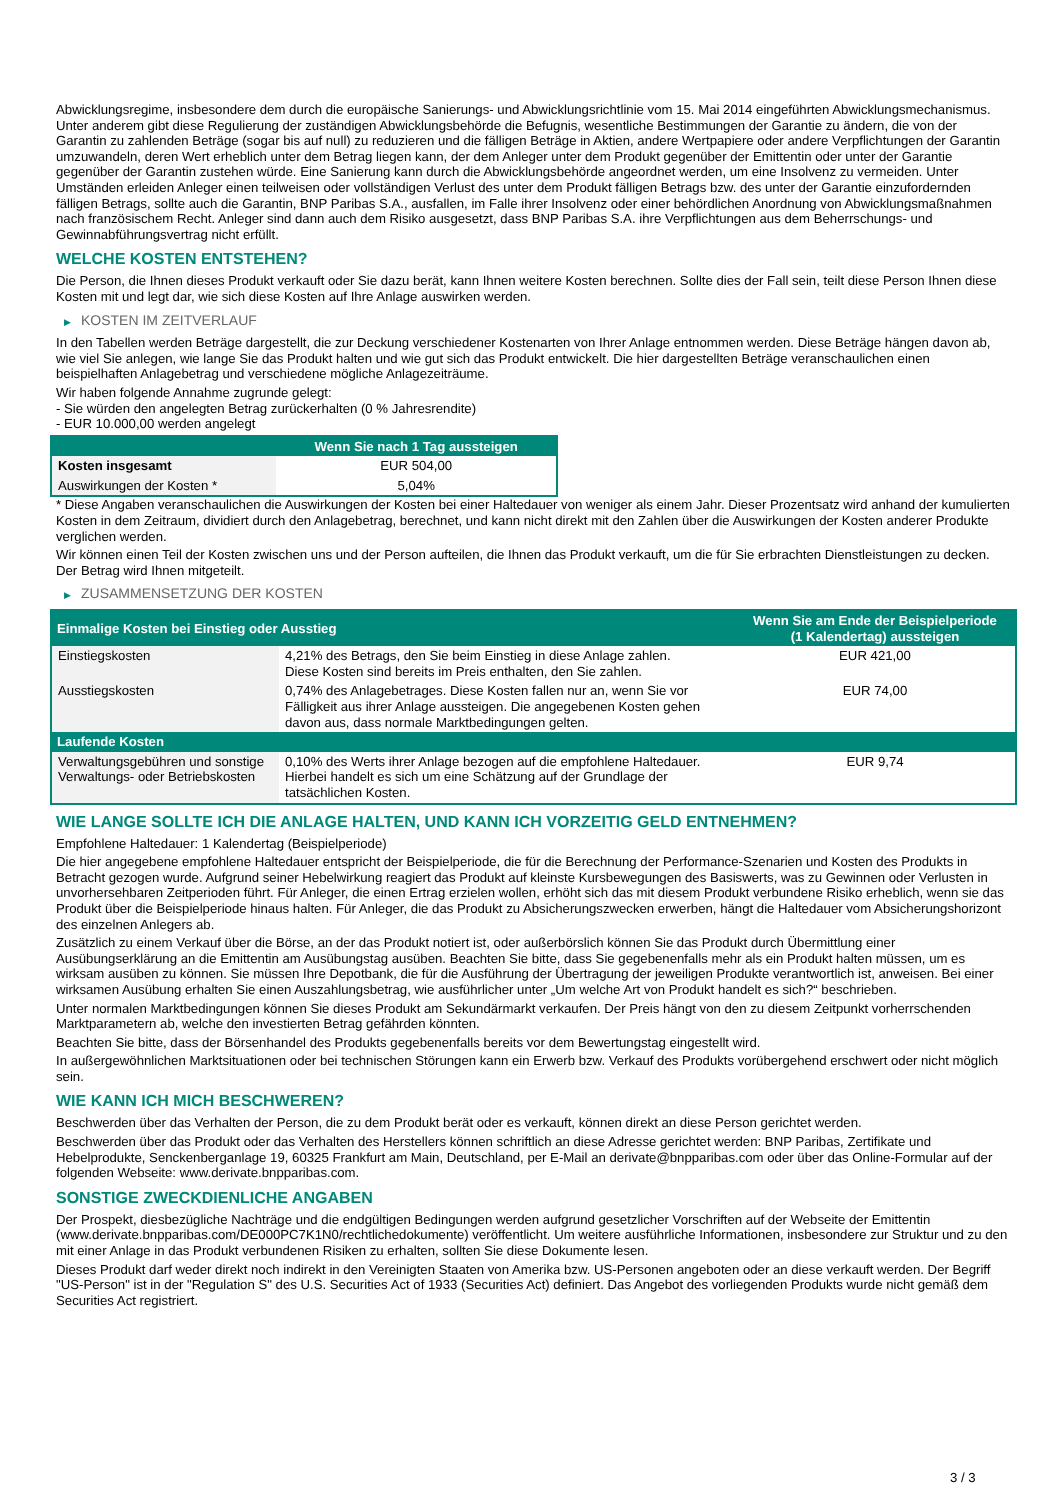Abwicklungsregime, insbesondere dem durch die europäische Sanierungs- und Abwicklungsrichtlinie vom 15. Mai 2014 eingeführten Abwicklungsmechanismus. Unter anderem gibt diese Regulierung der zuständigen Abwicklungsbehörde die Befugnis, wesentliche Bestimmungen der Garantie zu ändern, die von der Garantin zu zahlenden Beträge (sogar bis auf null) zu reduzieren und die fälligen Beträge in Aktien, andere Wertpapiere oder andere Verpflichtungen der Garantin umzuwandeln, deren Wert erheblich unter dem Betrag liegen kann, der dem Anleger unter dem Produkt gegenüber der Emittentin oder unter der Garantie gegenüber der Garantin zustehen würde. Eine Sanierung kann durch die Abwicklungsbehörde angeordnet werden, um eine Insolvenz zu vermeiden. Unter Umständen erleiden Anleger einen teilweisen oder vollständigen Verlust des unter dem Produkt fälligen Betrags bzw. des unter der Garantie einzufordernden fälligen Betrags, sollte auch die Garantin, BNP Paribas S.A., ausfallen, im Falle ihrer Insolvenz oder einer behördlichen Anordnung von Abwicklungsmaßnahmen nach französischem Recht. Anleger sind dann auch dem Risiko ausgesetzt, dass BNP Paribas S.A. ihre Verpflichtungen aus dem Beherrschungs- und Gewinnabführungsvertrag nicht erfüllt.
WELCHE KOSTEN ENTSTEHEN?
Die Person, die Ihnen dieses Produkt verkauft oder Sie dazu berät, kann Ihnen weitere Kosten berechnen. Sollte dies der Fall sein, teilt diese Person Ihnen diese Kosten mit und legt dar, wie sich diese Kosten auf Ihre Anlage auswirken werden.
▶ KOSTEN IM ZEITVERLAUF
In den Tabellen werden Beträge dargestellt, die zur Deckung verschiedener Kostenarten von Ihrer Anlage entnommen werden. Diese Beträge hängen davon ab, wie viel Sie anlegen, wie lange Sie das Produkt halten und wie gut sich das Produkt entwickelt. Die hier dargestellten Beträge veranschaulichen einen beispielhaften Anlagebetrag und verschiedene mögliche Anlagezeiträume.
Wir haben folgende Annahme zugrunde gelegt:
- Sie würden den angelegten Betrag zurückerhalten (0 % Jahresrendite)
- EUR 10.000,00 werden angelegt
| | Wenn Sie nach 1 Tag aussteigen |
| --- | --- |
| Kosten insgesamt | EUR 504,00 |
| Auswirkungen der Kosten * | 5,04% |
* Diese Angaben veranschaulichen die Auswirkungen der Kosten bei einer Haltedauer von weniger als einem Jahr. Dieser Prozentsatz wird anhand der kumulierten Kosten in dem Zeitraum, dividiert durch den Anlagebetrag, berechnet, und kann nicht direkt mit den Zahlen über die Auswirkungen der Kosten anderer Produkte verglichen werden.
Wir können einen Teil der Kosten zwischen uns und der Person aufteilen, die Ihnen das Produkt verkauft, um die für Sie erbrachten Dienstleistungen zu decken. Der Betrag wird Ihnen mitgeteilt.
▶ ZUSAMMENSETZUNG DER KOSTEN
| Einmalige Kosten bei Einstieg oder Ausstieg | | Wenn Sie am Ende der Beispielperiode (1 Kalendertag) aussteigen |
| --- | --- | --- |
| Einstiegskosten | 4,21% des Betrags, den Sie beim Einstieg in diese Anlage zahlen. Diese Kosten sind bereits im Preis enthalten, den Sie zahlen. | EUR 421,00 |
| Ausstiegskosten | 0,74% des Anlagebetrages. Diese Kosten fallen nur an, wenn Sie vor Fälligkeit aus ihrer Anlage aussteigen. Die angegebenen Kosten gehen davon aus, dass normale Marktbedingungen gelten. | EUR 74,00 |
| Laufende Kosten | | |
| Verwaltungsgebühren und sonstige Verwaltungs- oder Betriebskosten | 0,10% des Werts ihrer Anlage bezogen auf die empfohlene Haltedauer. Hierbei handelt es sich um eine Schätzung auf der Grundlage der tatsächlichen Kosten. | EUR 9,74 |
WIE LANGE SOLLTE ICH DIE ANLAGE HALTEN, UND KANN ICH VORZEITIG GELD ENTNEHMEN?
Empfohlene Haltedauer: 1 Kalendertag (Beispielperiode)
Die hier angegebene empfohlene Haltedauer entspricht der Beispielperiode, die für die Berechnung der Performance-Szenarien und Kosten des Produkts in Betracht gezogen wurde. Aufgrund seiner Hebelwirkung reagiert das Produkt auf kleinste Kursbewegungen des Basiswerts, was zu Gewinnen oder Verlusten in unvorhersehbaren Zeitperioden führt. Für Anleger, die einen Ertrag erzielen wollen, erhöht sich das mit diesem Produkt verbundene Risiko erheblich, wenn sie das Produkt über die Beispielperiode hinaus halten. Für Anleger, die das Produkt zu Absicherungszwecken erwerben, hängt die Haltedauer vom Absicherungshorizont des einzelnen Anlegers ab.
Zusätzlich zu einem Verkauf über die Börse, an der das Produkt notiert ist, oder außerbörslich können Sie das Produkt durch Übermittlung einer Ausübungserklärung an die Emittentin am Ausübungstag ausüben. Beachten Sie bitte, dass Sie gegebenenfalls mehr als ein Produkt halten müssen, um es wirksam ausüben zu können. Sie müssen Ihre Depotbank, die für die Ausführung der Übertragung der jeweiligen Produkte verantwortlich ist, anweisen. Bei einer wirksamen Ausübung erhalten Sie einen Auszahlungsbetrag, wie ausführlicher unter „Um welche Art von Produkt handelt es sich?“ beschrieben.
Unter normalen Marktbedingungen können Sie dieses Produkt am Sekundärmarkt verkaufen. Der Preis hängt von den zu diesem Zeitpunkt vorherrschenden Marktparametern ab, welche den investierten Betrag gefährden könnten.
Beachten Sie bitte, dass der Börsenhandel des Produkts gegebenenfalls bereits vor dem Bewertungstag eingestellt wird.
In außergewöhnlichen Marktsituationen oder bei technischen Störungen kann ein Erwerb bzw. Verkauf des Produkts vorübergehend erschwert oder nicht möglich sein.
WIE KANN ICH MICH BESCHWEREN?
Beschwerden über das Verhalten der Person, die zu dem Produkt berät oder es verkauft, können direkt an diese Person gerichtet werden.
Beschwerden über das Produkt oder das Verhalten des Herstellers können schriftlich an diese Adresse gerichtet werden: BNP Paribas, Zertifikate und Hebelprodukte, Senckenberganlage 19, 60325 Frankfurt am Main, Deutschland, per E-Mail an derivate@bnpparibas.com oder über das Online-Formular auf der folgenden Webseite: www.derivate.bnpparibas.com.
SONSTIGE ZWECKDIENLICHE ANGABEN
Der Prospekt, diesbezügliche Nachträge und die endgültigen Bedingungen werden aufgrund gesetzlicher Vorschriften auf der Webseite der Emittentin (www.derivate.bnpparibas.com/DE000PC7K1N0/rechtlichedokumente) veröffentlicht. Um weitere ausführliche Informationen, insbesondere zur Struktur und zu den mit einer Anlage in das Produkt verbundenen Risiken zu erhalten, sollten Sie diese Dokumente lesen.
Dieses Produkt darf weder direkt noch indirekt in den Vereinigten Staaten von Amerika bzw. US-Personen angeboten oder an diese verkauft werden. Der Begriff "US-Person" ist in der "Regulation S" des U.S. Securities Act of 1933 (Securities Act) definiert. Das Angebot des vorliegenden Produkts wurde nicht gemäß dem Securities Act registriert.
3 / 3